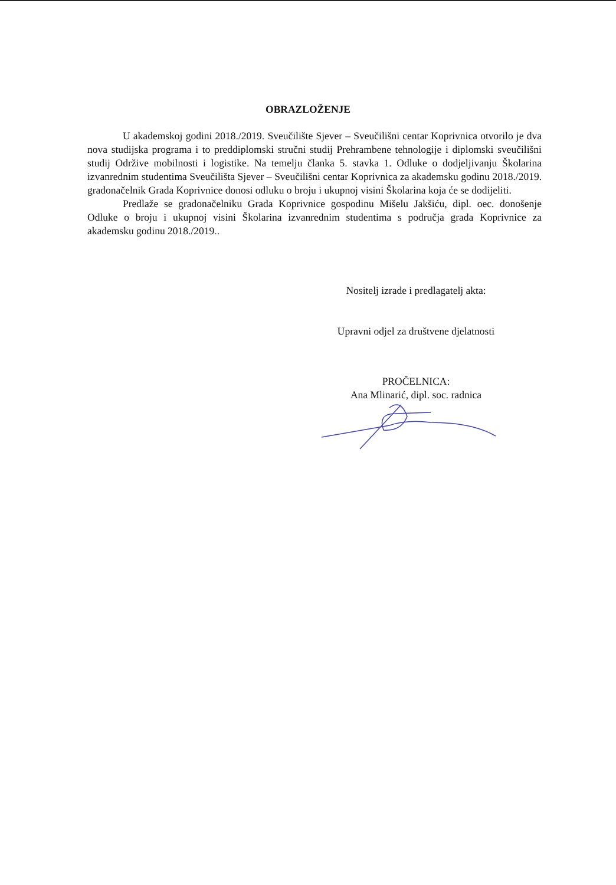OBRAZLOŽENJE
U akademskoj godini 2018./2019. Sveučilište Sjever – Sveučilišni centar Koprivnica otvorilo je dva nova studijska programa i to preddiplomski stručni studij Prehrambene tehnologije i diplomski sveučilišni studij Održive mobilnosti i logistike. Na temelju članka 5. stavka 1. Odluke o dodjeljivanju Školarina izvanrednim studentima Sveučilišta Sjever – Sveučilišni centar Koprivnica za akademsku godinu 2018./2019. gradonačelnik Grada Koprivnice donosi odluku o broju i ukupnoj visini Školarina koja će se dodijeliti.
Predlaže se gradonačelniku Grada Koprivnice gospodinu Mišelu Jakšiću, dipl. oec. donošenje Odluke o broju i ukupnoj visini Školarina izvanrednim studentima s područja grada Koprivnice za akademsku godinu 2018./2019..
Nositelj izrade i predlagatelj akta:
Upravni odjel za društvene djelatnosti
PROČELNICA:
Ana Mlinarić, dipl. soc. radnica